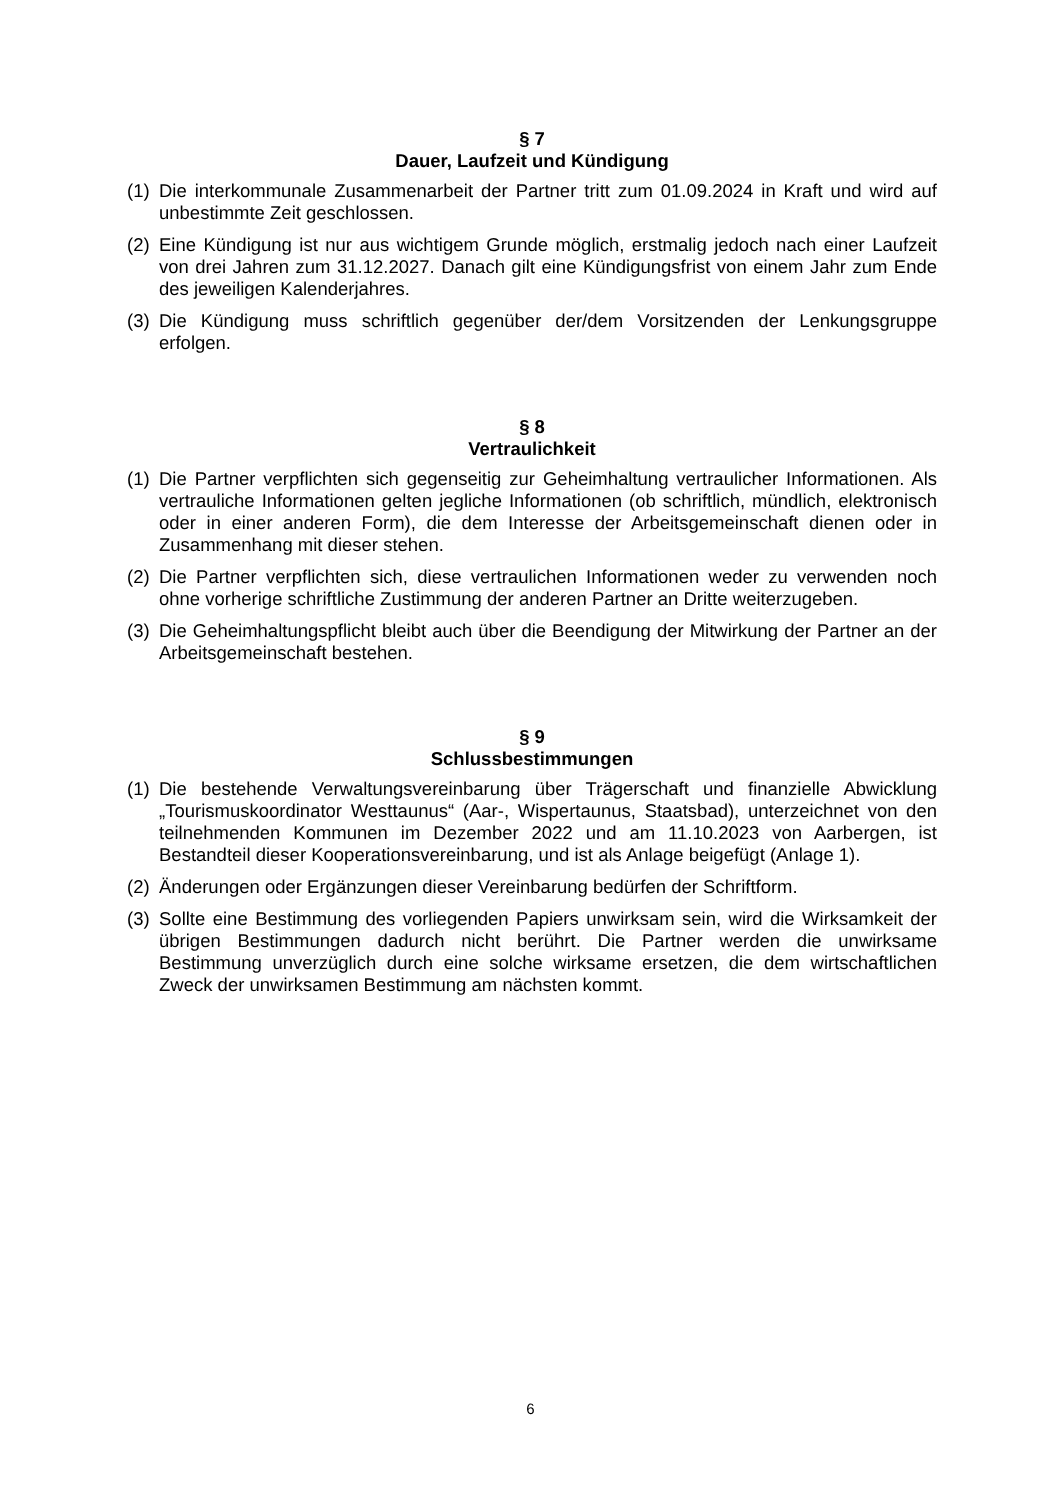§ 7
Dauer, Laufzeit und Kündigung
(1) Die interkommunale Zusammenarbeit der Partner tritt zum 01.09.2024 in Kraft und wird auf unbestimmte Zeit geschlossen.
(2) Eine Kündigung ist nur aus wichtigem Grunde möglich, erstmalig jedoch nach einer Laufzeit von drei Jahren zum 31.12.2027. Danach gilt eine Kündigungsfrist von einem Jahr zum Ende des jeweiligen Kalenderjahres.
(3) Die Kündigung muss schriftlich gegenüber der/dem Vorsitzenden der Lenkungsgruppe erfolgen.
§ 8
Vertraulichkeit
(1) Die Partner verpflichten sich gegenseitig zur Geheimhaltung vertraulicher Informationen. Als vertrauliche Informationen gelten jegliche Informationen (ob schriftlich, mündlich, elektronisch oder in einer anderen Form), die dem Interesse der Arbeitsgemeinschaft dienen oder in Zusammenhang mit dieser stehen.
(2) Die Partner verpflichten sich, diese vertraulichen Informationen weder zu verwenden noch ohne vorherige schriftliche Zustimmung der anderen Partner an Dritte weiterzugeben.
(3) Die Geheimhaltungspflicht bleibt auch über die Beendigung der Mitwirkung der Partner an der Arbeitsgemeinschaft bestehen.
§ 9
Schlussbestimmungen
(1) Die bestehende Verwaltungsvereinbarung über Trägerschaft und finanzielle Abwicklung „Tourismuskoordinator Westtaunus“ (Aar-, Wispertaunus, Staatsbad), unterzeichnet von den teilnehmenden Kommunen im Dezember 2022 und am 11.10.2023 von Aarbergen, ist Bestandteil dieser Kooperationsvereinbarung, und ist als Anlage beigefügt (Anlage 1).
(2) Änderungen oder Ergänzungen dieser Vereinbarung bedürfen der Schriftform.
(3) Sollte eine Bestimmung des vorliegenden Papiers unwirksam sein, wird die Wirksamkeit der übrigen Bestimmungen dadurch nicht berührt. Die Partner werden die unwirksame Bestimmung unverzüglich durch eine solche wirksame ersetzen, die dem wirtschaftlichen Zweck der unwirksamen Bestimmung am nächsten kommt.
6